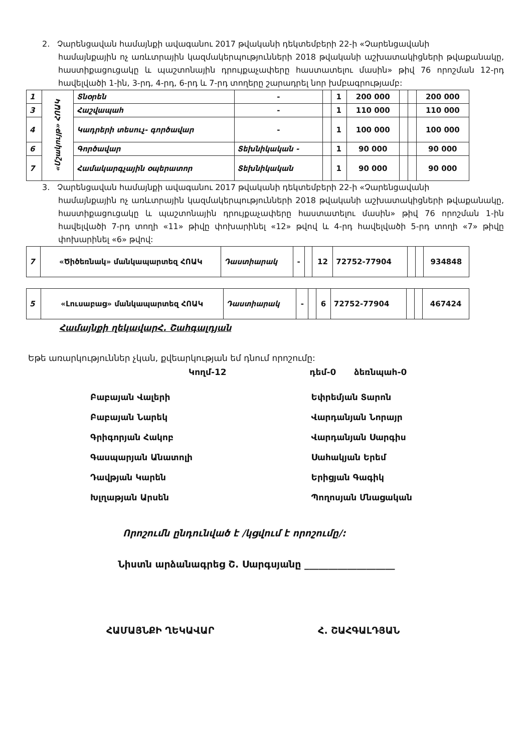2. Չարենցավան համայնքի ավագանու 2017 թվականի դեկտեմբերի 22-ի «Չարենցավանի
համայնքային ոչ առևտրային կազմակերպությունների 2018 թվականի աշխատակիցների թվաքանակը, հաստիքացուցակը և պաշտոնային դրույքաչափերը հաստատելու մասին» թիվ 76 որոշման 12-րդ հավելվածի 1-ին, 3-րդ, 4-րդ, 6-րդ և 7-րդ տողերը շարադրել նոր խմբագրությամբ:
| 1 | «Մշակույթ» ՀՈԱԿ | Տնօրեն | - | | 1 | 200 000 | | | 200 000 |
| 3 | | Հաշվապահ | - | | 1 | 110 000 | | | 110 000 |
| 4 | | Կադրերի տեսուչ- գործավար | - | | 1 | 100 000 | | | 100 000 |
| 6 | | Գործավար | Տեխնիկական - | | 1 | 90 000 | | | 90 000 |
| 7 | | Համակարգչային օպերատոր | Տեխնիկական | | 1 | 90 000 | | | 90 000 |
3. Չարենցավան համայնքի ավագանու 2017 թվականի դեկտեմբերի 22-ի «Չարենցավանի
համայնքային ոչ առևտրային կազմակերպությունների 2018 թվականի աշխատակիցների թվաքանակը, հաստիքացուցակը և պաշտոնային դրույքաչափերը հաստատելու մասին» թիվ 76 որոշման 1-ին հավելվածի 7-րդ տողի «11» թիվը փոխարինել «12» թվով և 4-րդ հավելվածի 5-րդ տողի «7» թիվը փոխարինել «6» թվով:
| 7 | «Ծիծեռնակ» մանկապարտեզ ՀՈԱԿ | Դաստիարակ | - | | 12 | 72752-77904 | | | 934848 |
| 5 | «Լուսաբաց» մանկապարտեզ ՀՈԱԿ | Դաստիարակ | - | | 6 | 72752-77904 | | | 467424 |
Համայնքի ղեկավարՀ. Շահգալդյան
Եթե առարկություններ չկան, քվեարկության եմ դնում որոշումը:
Կողմ-12 դեմ-0 ձեռնպահ-0
Բաբայան Վալերի
Բաբայան Նարեկ
Գրիգորյան Հակոբ
Գասպարյան Անատոլի
Դավթյան Կարեն
Խլղաթյան Արսեն
Եփրեմյան Տարոն
Վարդանյան Նորայր
Վարդանյան Սարգիս
Սահակյան Երեմ
Երիցյան Գագիկ
Պողոսյան Մնացական
Որոշումն ընդունված է /կցվում է որոշումը/:
Նիստն արձանագրեց Շ. Սարգսյանը ___________________
ՀԱՄԱՅՆՔԻ ՂԵԿԱՎԱՐ Հ. ՇԱՀԳԱԼԴՅԱՆ